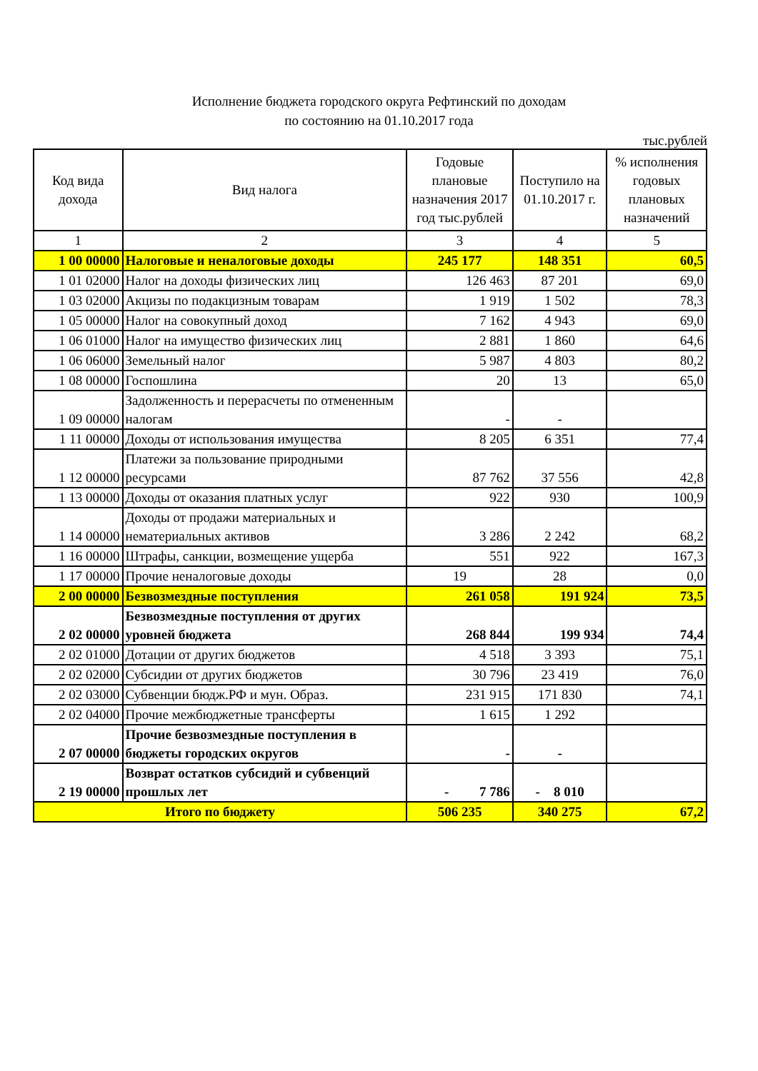Исполнение бюджета городского округа Рефтинский по доходам
по состоянию на 01.10.2017 года
тыс.рублей
| Код вида дохода | Вид налога | Годовые плановые назначения 2017 год тыс.рублей | Поступило на 01.10.2017 г. | % исполнения годовых плановых назначений |
| --- | --- | --- | --- | --- |
| 1 | 2 | 3 | 4 | 5 |
| 1 00 00000 | Налоговые и неналоговые доходы | 245 177 | 148 351 | 60,5 |
| 1 01 02000 | Налог на доходы физических лиц | 126 463 | 87 201 | 69,0 |
| 1 03 02000 | Акцизы по подакцизным товарам | 1 919 | 1 502 | 78,3 |
| 1 05 00000 | Налог на совокупный доход | 7 162 | 4 943 | 69,0 |
| 1 06 01000 | Налог на имущество физических лиц | 2 881 | 1 860 | 64,6 |
| 1 06 06000 | Земельный налог | 5 987 | 4 803 | 80,2 |
| 1 08 00000 | Госпошлина | 20 | 13 | 65,0 |
| 1 09 00000 | Задолженность и перерасчеты по отмененным налогам | - | - | |
| 1 11 00000 | Доходы от использования имущества | 8 205 | 6 351 | 77,4 |
| 1 12 00000 | Платежи за пользование природными ресурсами | 87 762 | 37 556 | 42,8 |
| 1 13 00000 | Доходы от оказания платных услуг | 922 | 930 | 100,9 |
| 1 14 00000 | Доходы от продажи материальных и нематериальных активов | 3 286 | 2 242 | 68,2 |
| 1 16 00000 | Штрафы, санкции, возмещение ущерба | 551 | 922 | 167,3 |
| 1 17 00000 | Прочие неналоговые доходы | 19 | 28 | 0,0 |
| 2 00 00000 | Безвозмездные поступления | 261 058 | 191 924 | 73,5 |
| 2 02 00000 | Безвозмездные поступления от других уровней бюджета | 268 844 | 199 934 | 74,4 |
| 2 02 01000 | Дотации от других бюджетов | 4 518 | 3 393 | 75,1 |
| 2 02 02000 | Субсидии от других бюджетов | 30 796 | 23 419 | 76,0 |
| 2 02 03000 | Субвенции бюдж.РФ и мун. Образ. | 231 915 | 171 830 | 74,1 |
| 2 02 04000 | Прочие межбюджетные трансферты | 1 615 | 1 292 | |
| 2 07 00000 | Прочие безвозмездные поступления в бюджеты городских округов | - | - | |
| 2 19 00000 | Возврат остатков субсидий и субвенций прошлых лет | - 7 786 | - 8 010 | |
| Итого по бюджету | | 506 235 | 340 275 | 67,2 |